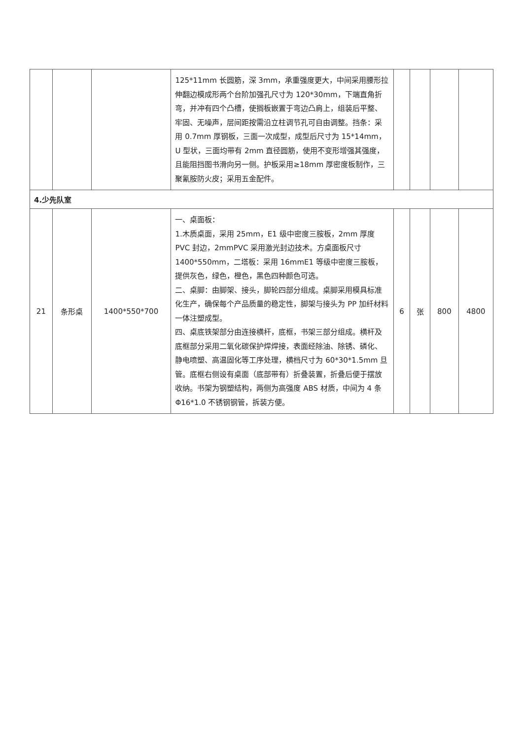| | | | 125*11mm 长圆筋，深 3mm，承重强度更大，中间采用腰形拉伸翻边模成形两个台阶加强孔尺寸为 120*30mm，下端直角折弯，并冲有四个凸槽，使搁板嵌置于弯边凸肩上，组装后平整、牢固、无噪声，层间距按需沿立柱调节孔可自由调整。挡条：采用 0.7mm 厚钢板，三面一次成型，成型后尺寸为 15*14mm，U 型状，三面均带有 2mm 直径圆筋，使用不变形增强其强度，且能阻挡图书滑向另一侧。护板采用≥18mm 厚密度板制作，三聚氰胺防火皮；采用五金配件。 | | | | |
| 4.少先队室 | | | | | | | |
| 21 | 条形桌 | 1400*550*700 | 一、桌面板： 1.木质桌面，采用 25mm，E1 级中密度三胺板，2mm 厚度 PVC 封边，2mmPVC 采用激光封边技术。方桌面板尺寸 1400*550mm，二塔板：采用 16mmE1 等级中密度三胺板，提供灰色，绿色，橙色，黑色四种颜色可选。 二、桌脚：由脚架、接头，脚轮四部分组成。桌脚采用模具标准化生产，确保每个产品质量的稳定性，脚架与接头为 PP 加纤材料一体注塑成型。 四、桌底铁架部分由连接横杆，底框，书架三部分组成。横杆及底框部分采用二氧化碳保护焊焊接，表面经除油、除锈、磷化、静电喷塑、高温固化等工序处理，横档尺寸为 60*30*1.5mm 旦管。底框右侧设有桌面（底部带有）折叠装置，折叠后便于摆放收纳。书架为钢塑结构，两侧为高强度 ABS 材质，中间为 4 条 Φ16*1.0 不锈钢钢管，拆装方便。 | 6 | 张 | 800 | 4800 |